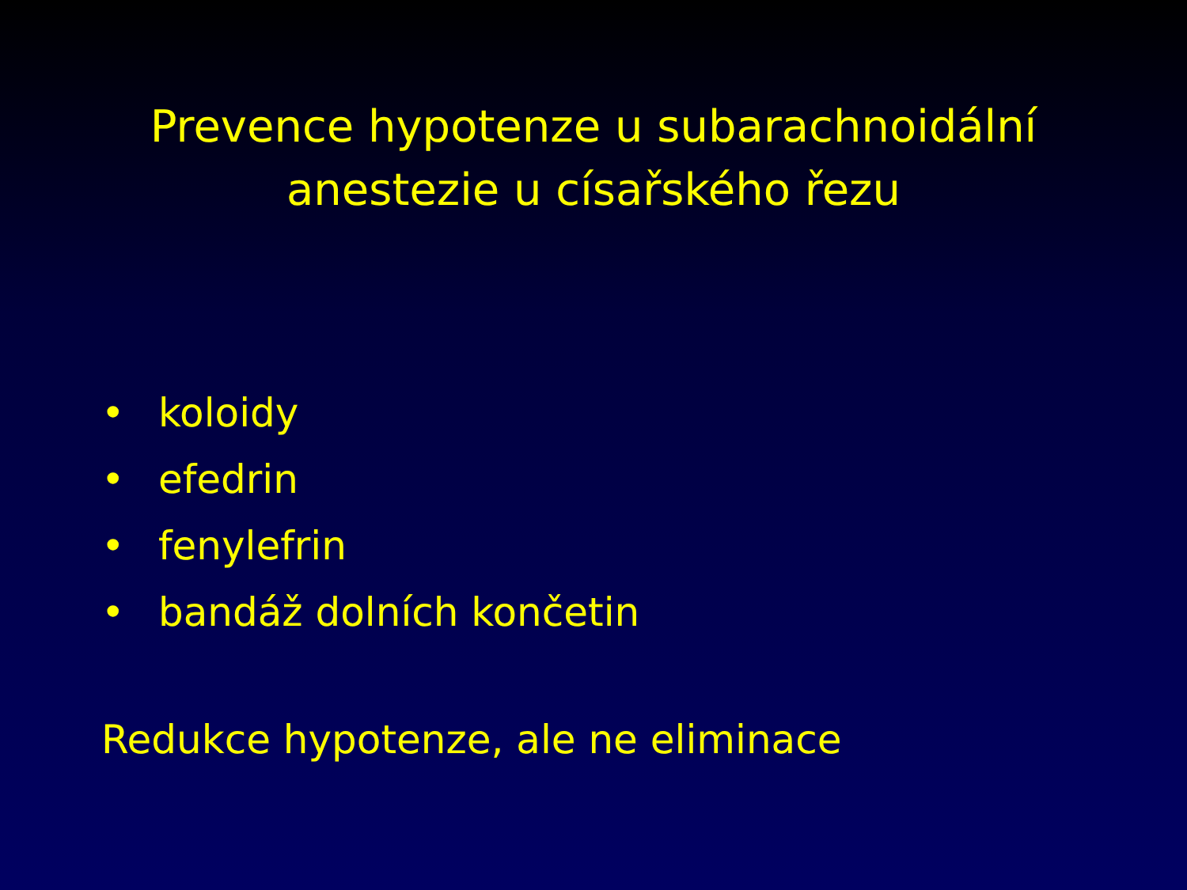Prevence hypotenze u subarachnoidální
anestezie u císařského řezu
• koloidy
• efedrin
• fenylefrin
• bandáž dolních končetin
Redukce hypotenze, ale ne eliminace